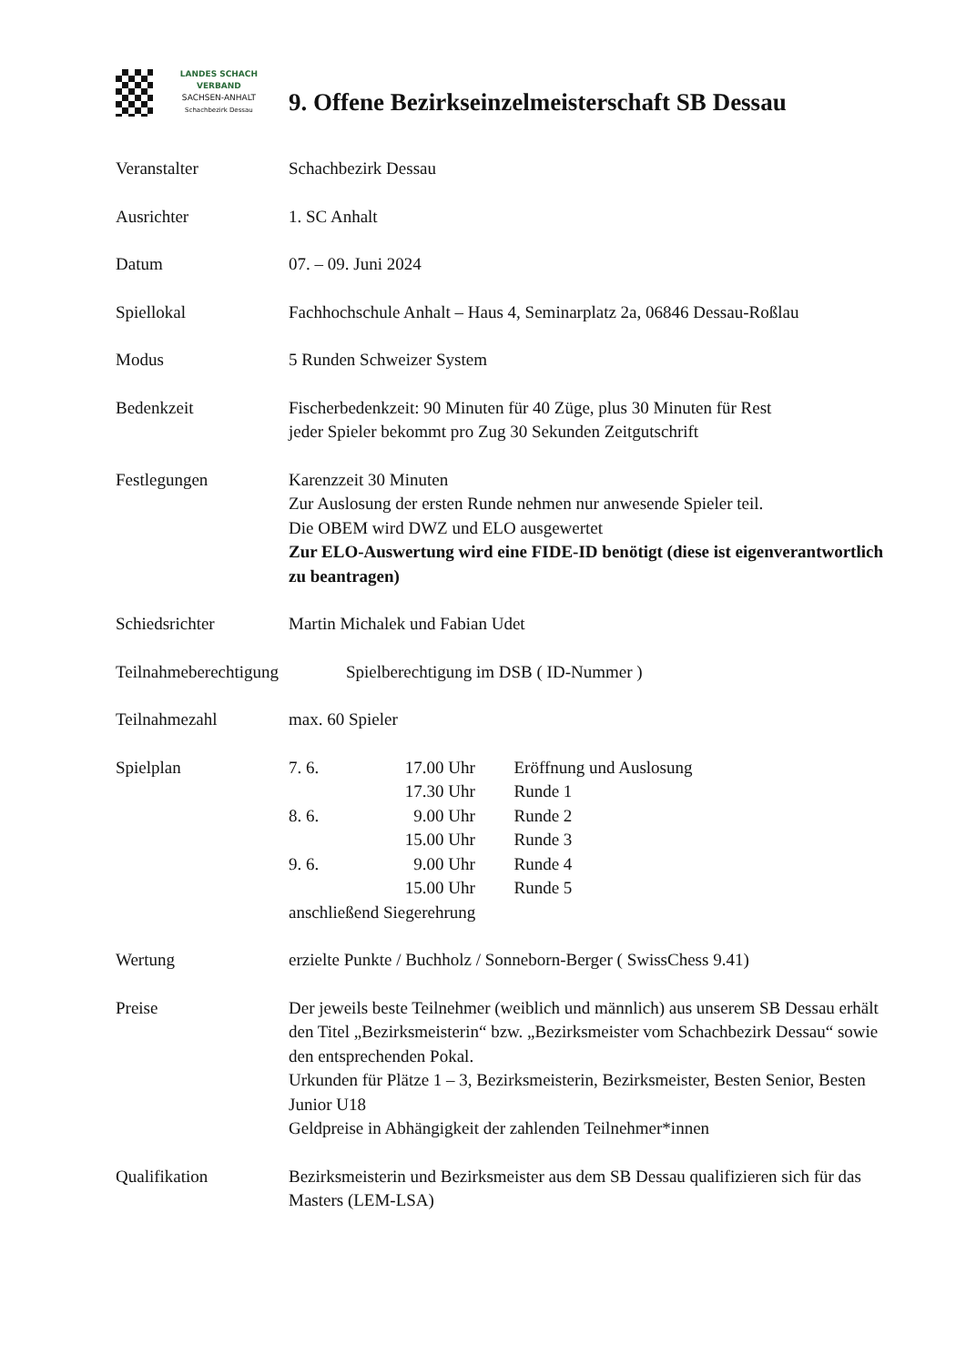LANDES SCHACH VERBAND
SACHSEN-ANHALT
Schachbezirk Dessau
9. Offene Bezirkseinzelmeisterschaft SB Dessau
Veranstalter Schachbezirk Dessau
Ausrichter 1. SC Anhalt
Datum 07. – 09. Juni 2024
Spiellokal Fachhochschule Anhalt – Haus 4, Seminarplatz 2a, 06846 Dessau-Roßlau
Modus 5 Runden Schweizer System
Bedenkzeit Fischerbedenkzeit: 90 Minuten für 40 Züge, plus 30 Minuten für Rest
jeder Spieler bekommt pro Zug 30 Sekunden Zeitgutschrift
Festlegungen Karenzzeit 30 Minuten
Zur Auslosung der ersten Runde nehmen nur anwesende Spieler teil.
Die OBEM wird DWZ und ELO ausgewertet
Zur ELO-Auswertung wird eine FIDE-ID benötigt (diese ist eigenverantwortlich zu beantragen)
Schiedsrichter Martin Michalek und Fabian Udet
Teilnahmeberechtigung Spielberechtigung im DSB ( ID-Nummer )
Teilnahmezahl max. 60 Spieler
Spielplan 7. 6. 17.00 Uhr Eröffnung und Auslosung
17.30 Uhr Runde 1
8. 6. 9.00 Uhr Runde 2
15.00 Uhr Runde 3
9. 6. 9.00 Uhr Runde 4
15.00 Uhr Runde 5
anschließend Siegerehrung
Wertung erzielte Punkte / Buchholz / Sonneborn-Berger ( SwissChess 9.41)
Preise Der jeweils beste Teilnehmer (weiblich und männlich) aus unserem SB Dessau erhält den Titel „Bezirksmeisterin“ bzw. „Bezirksmeister vom Schachbezirk Dessau“ sowie den entsprechenden Pokal.
Urkunden für Plätze 1 – 3, Bezirksmeisterin, Bezirksmeister, Besten Senior, Besten Junior U18
Geldpreise in Abhängigkeit der zahlenden Teilnehmer*innen
Qualifikation Bezirksmeisterin und Bezirksmeister aus dem SB Dessau qualifizieren sich für das Masters (LEM-LSA)